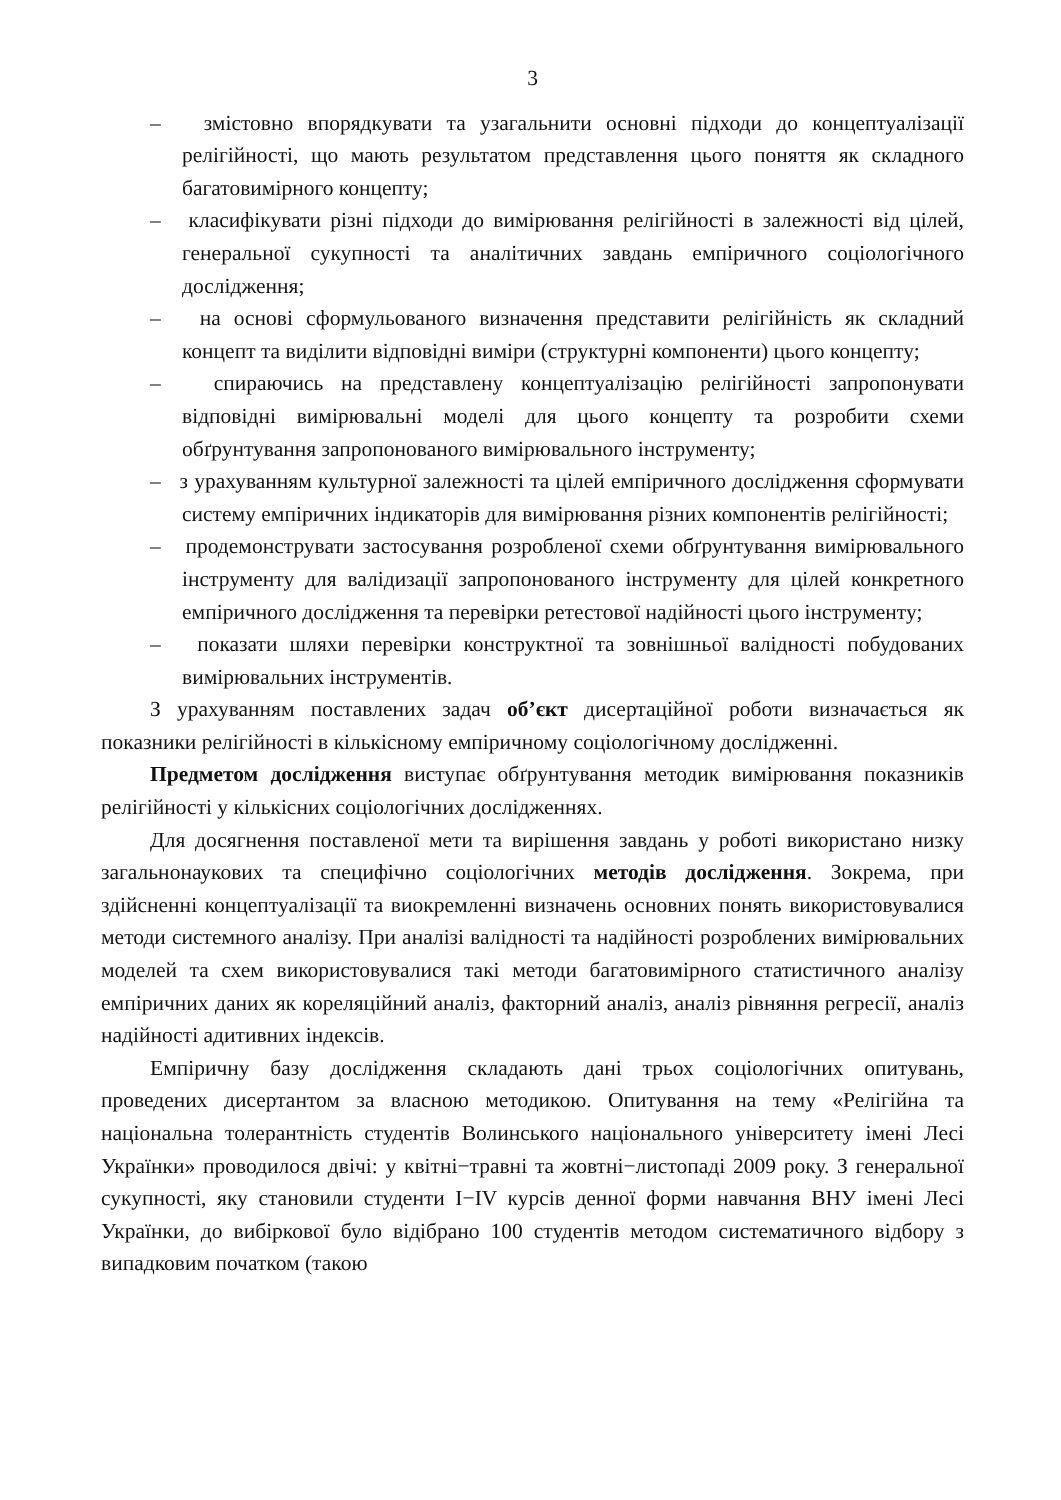3
– змістовно впорядкувати та узагальнити основні підходи до концептуалізації релігійності, що мають результатом представлення цього поняття як складного багатовимірного концепту;
– класифікувати різні підходи до вимірювання релігійності в залежності від цілей, генеральної сукупності та аналітичних завдань емпіричного соціологічного дослідження;
– на основі сформульованого визначення представити релігійність як складний концепт та виділити відповідні виміри (структурні компоненти) цього концепту;
– спираючись на представлену концептуалізацію релігійності запропонувати відповідні вимірювальні моделі для цього концепту та розробити схеми обґрунтування запропонованого вимірювального інструменту;
– з урахуванням культурної залежності та цілей емпіричного дослідження сформувати систему емпіричних індикаторів для вимірювання різних компонентів релігійності;
– продемонструвати застосування розробленої схеми обґрунтування вимірювального інструменту для валідизації запропонованого інструменту для цілей конкретного емпіричного дослідження та перевірки ретестової надійності цього інструменту;
– показати шляхи перевірки конструктної та зовнішньої валідності побудованих вимірювальних інструментів.
З урахуванням поставлених задач об’єкт дисертаційної роботи визначається як показники релігійності в кількісному емпіричному соціологічному дослідженні.
Предметом дослідження виступає обґрунтування методик вимірювання показників релігійності у кількісних соціологічних дослідженнях.
Для досягнення поставленої мети та вирішення завдань у роботі використано низку загальнонаукових та специфічно соціологічних методів дослідження. Зокрема, при здійсненні концептуалізації та виокремленні визначень основних понять використовувалися методи системного аналізу. При аналізі валідності та надійності розроблених вимірювальних моделей та схем використовувалися такі методи багатовимірного статистичного аналізу емпіричних даних як кореляційний аналіз, факторний аналіз, аналіз рівняння регресії, аналіз надійності адитивних індексів.
Емпіричну базу дослідження складають дані трьох соціологічних опитувань, проведених дисертантом за власною методикою. Опитування на тему «Релігійна та національна толерантність студентів Волинського національного університету імені Лесі Українки» проводилося двічі: у квітні−травні та жовтні−листопаді 2009 року. З генеральної сукупності, яку становили студенти I−IV курсів денної форми навчання ВНУ імені Лесі Українки, до вибіркової було відібрано 100 студентів методом систематичного відбору з випадковим початком (такою